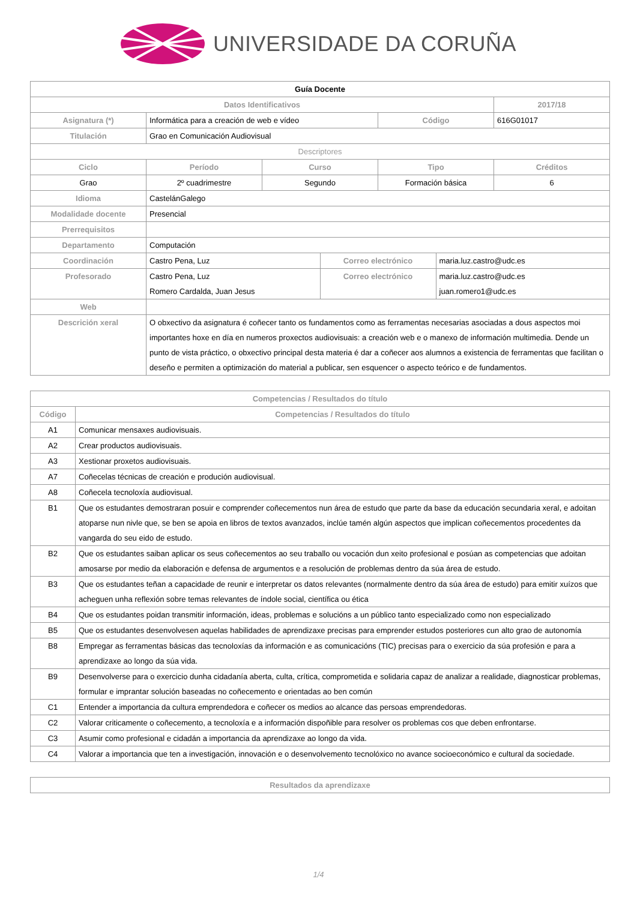UNIVERSIDADE DA CORUÑA
| Guía Docente | | | | | | |
| --- | --- | --- | --- | --- | --- | --- |
| Datos Identificativos | | | | | | 2017/18 |
| Asignatura (*) | Informática para a creación de web e vídeo | | | Código | | 616G01017 |
| Titulación | Grao en Comunicación Audiovisual | | | | | |
| Descriptores | | | | | | |
| Ciclo | Período | Curso | | Tipo | | Créditos |
| Grao | 2º cuadrimestre | Segundo | | Formación básica | | 6 |
| Idioma | CastelánGalego | | | | | |
| Modalidade docente | Presencial | | | | | |
| Prerrequisitos | | | | | | |
| Departamento | Computación | | | | | |
| Coordinación | Castro Pena, Luz | | Correo electrónico | | maria.luz.castro@udc.es | |
| Profesorado | Castro Pena, Luz Romero Cardalda, Juan Jesus | | Correo electrónico | | maria.luz.castro@udc.es juan.romero1@udc.es | |
| Web | | | | | | |
| Descrición xeral | O obxectivo da asignatura é coñecer tanto os fundamentos como as ferramentas necesarias asociadas a dous aspectos moi importantes hoxe en día en numeros proxectos audiovisuais: a creación web e o manexo de información multimedia. Dende un punto de vista práctico, o obxectivo principal desta materia é dar a coñecer aos alumnos a existencia de ferramentas que facilitan o deseño e permiten a optimización do material a publicar, sen esquencer o aspecto teórico e de fundamentos. | | | | | |
| Competencias / Resultados do título | |
| Código | Competencias / Resultados do título |
| A1 | Comunicar mensaxes audiovisuais. |
| A2 | Crear productos audiovisuais. |
| A3 | Xestionar proxetos audiovisuais. |
| A7 | Coñecelas técnicas de creación e produción audiovisual. |
| A8 | Coñecela tecnoloxía audiovisual. |
| B1 | Que os estudantes demostraran posuir e comprender coñecementos nun área de estudo que parte da base da educación secundaria xeral, e adoitan atoparse nun nivle que, se ben se apoia en libros de textos avanzados, inclúe tamén algún aspectos que implican coñecementos procedentes da vangarda do seu eido de estudo. |
| B2 | Que os estudantes saiban aplicar os seus coñecementos ao seu traballo ou vocación dun xeito profesional e posúan as competencias que adoitan amosarse por medio da elaboración e defensa de argumentos e a resolución de problemas dentro da súa área de estudo. |
| B3 | Que os estudantes teñan a capacidade de reunir e interpretar os datos relevantes (normalmente dentro da súa área de estudo) para emitir xuízos que acheguen unha reflexión sobre temas relevantes de índole social, científica ou ética |
| B4 | Que os estudantes poidan transmitir información, ideas, problemas e solucións a un público tanto especializado como non especializado |
| B5 | Que os estudantes desenvolvesen aquelas habilidades de aprendizaxe precisas para emprender estudos posteriores cun alto grao de autonomía |
| B8 | Empregar as ferramentas básicas das tecnoloxías da información e as comunicacións (TIC) precisas para o exercicio da súa profesión e para a aprendizaxe ao longo da súa vida. |
| B9 | Desenvolverse para o exercicio dunha cidadanía aberta, culta, crítica, comprometida e solidaria capaz de analizar a realidade, diagnosticar problemas, formular e imprantar solución baseadas no coñecemento e orientadas ao ben común |
| C1 | Entender a importancia da cultura emprendedora e coñecer os medios ao alcance das persoas emprendedoras. |
| C2 | Valorar criticamente o coñecemento, a tecnoloxía e a información dispoñible para resolver os problemas cos que deben enfrontarse. |
| C3 | Asumir como profesional e cidadán a importancia da aprendizaxe ao longo da vida. |
| C4 | Valorar a importancia que ten a investigación, innovación e o desenvolvemento tecnolóxico no avance socioeconómico e cultural da sociedade. |
| Resultados da aprendizaxe |
1/4